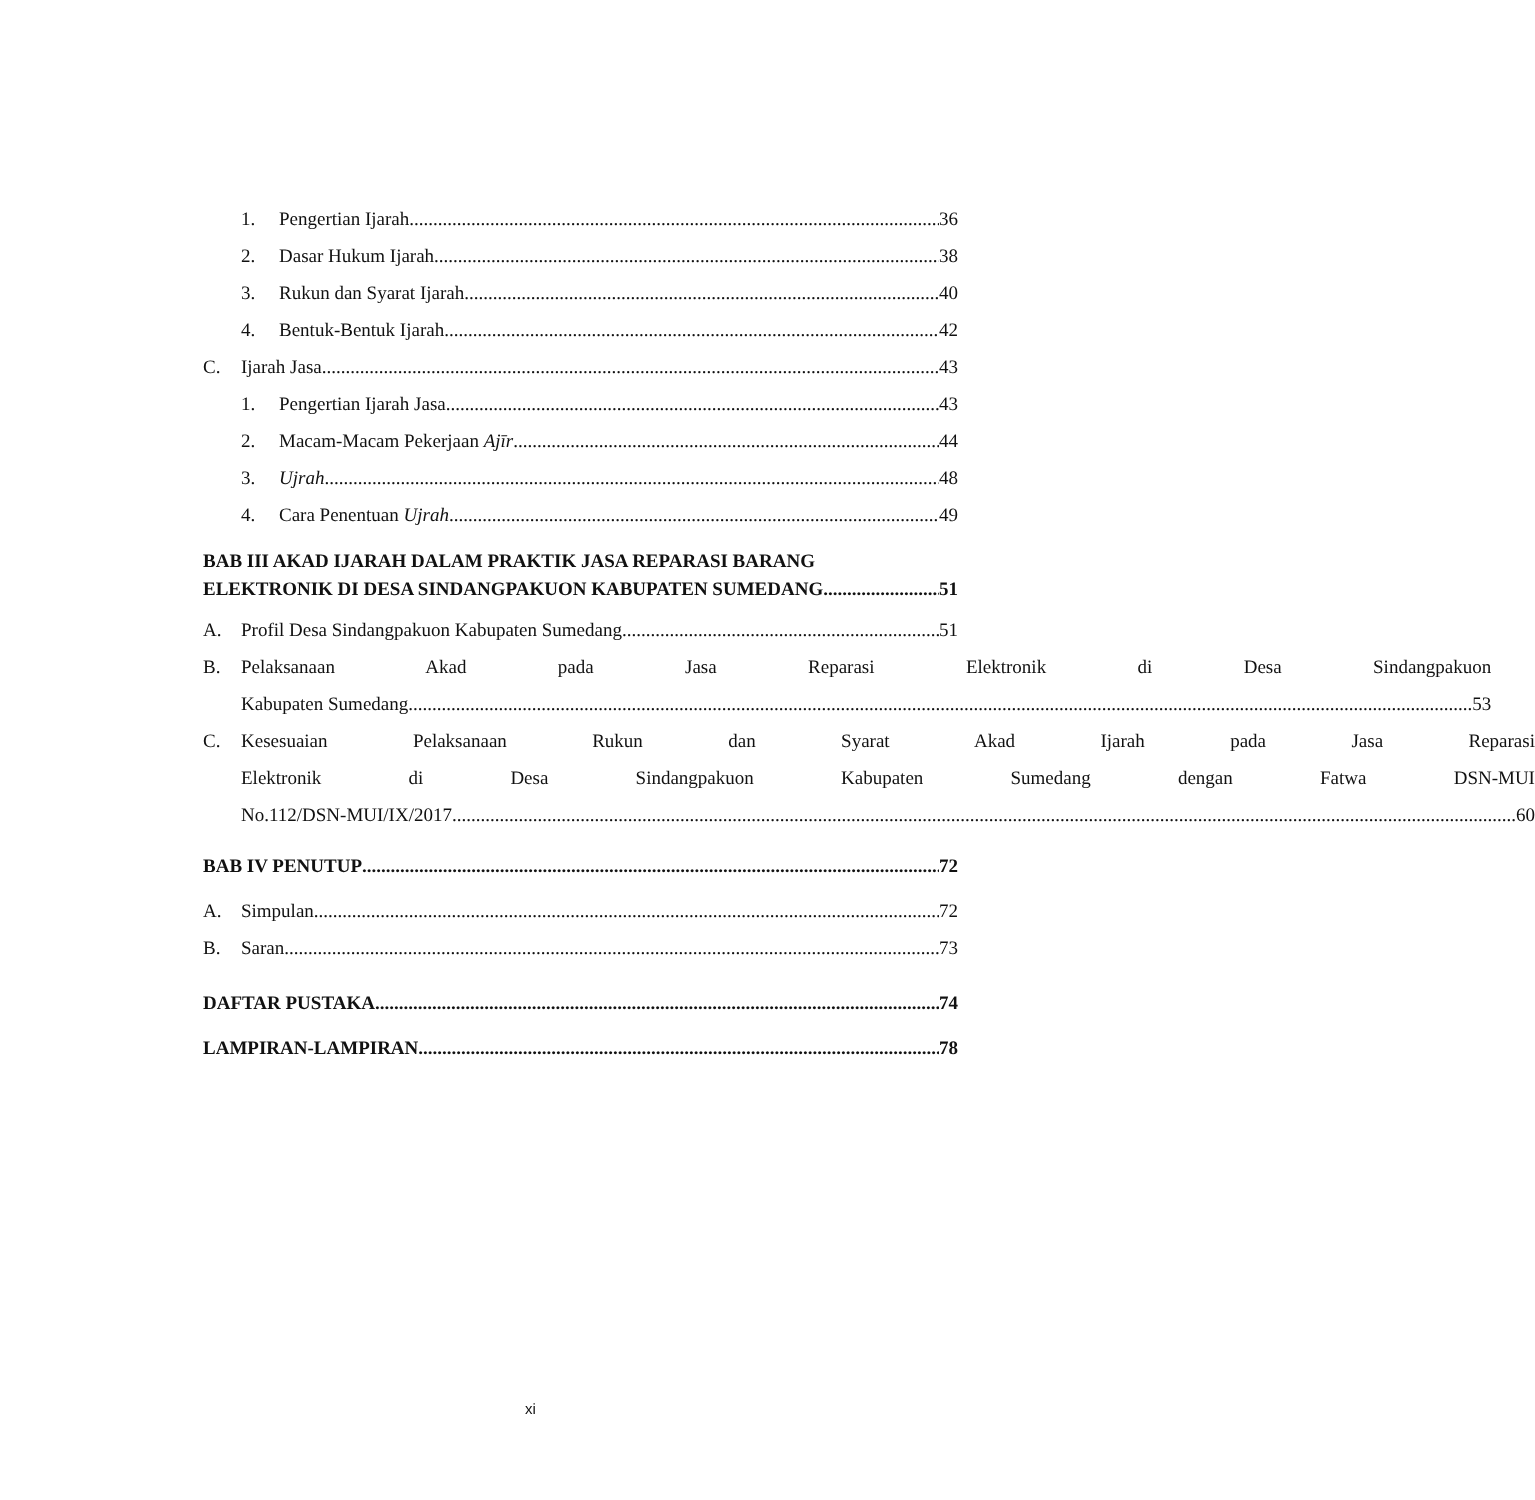1. Pengertian Ijarah 36
2. Dasar Hukum Ijarah 38
3. Rukun dan Syarat Ijarah 40
4. Bentuk-Bentuk Ijarah 42
C. Ijarah Jasa 43
1. Pengertian Ijarah Jasa 43
2. Macam-Macam Pekerjaan Ajīr 44
3. Ujrah 48
4. Cara Penentuan Ujrah 49
BAB III AKAD IJARAH DALAM PRAKTIK JASA REPARASI BARANG
ELEKTRONIK DI DESA SINDANGPAKUON KABUPATEN SUMEDANG 51
A. Profil Desa Sindangpakuon Kabupaten Sumedang 51
B. Pelaksanaan Akad pada Jasa Reparasi Elektronik di Desa Sindangpakuon
Kabupaten Sumedang 53
C. Kesesuaian Pelaksanaan Rukun dan Syarat Akad Ijarah pada Jasa Reparasi
Elektronik di Desa Sindangpakuon Kabupaten Sumedang dengan Fatwa DSN-MUI
No.112/DSN-MUI/IX/2017 60
BAB IV PENUTUP 72
A. Simpulan 72
B. Saran 73
DAFTAR PUSTAKA 74
LAMPIRAN-LAMPIRAN 78
xi